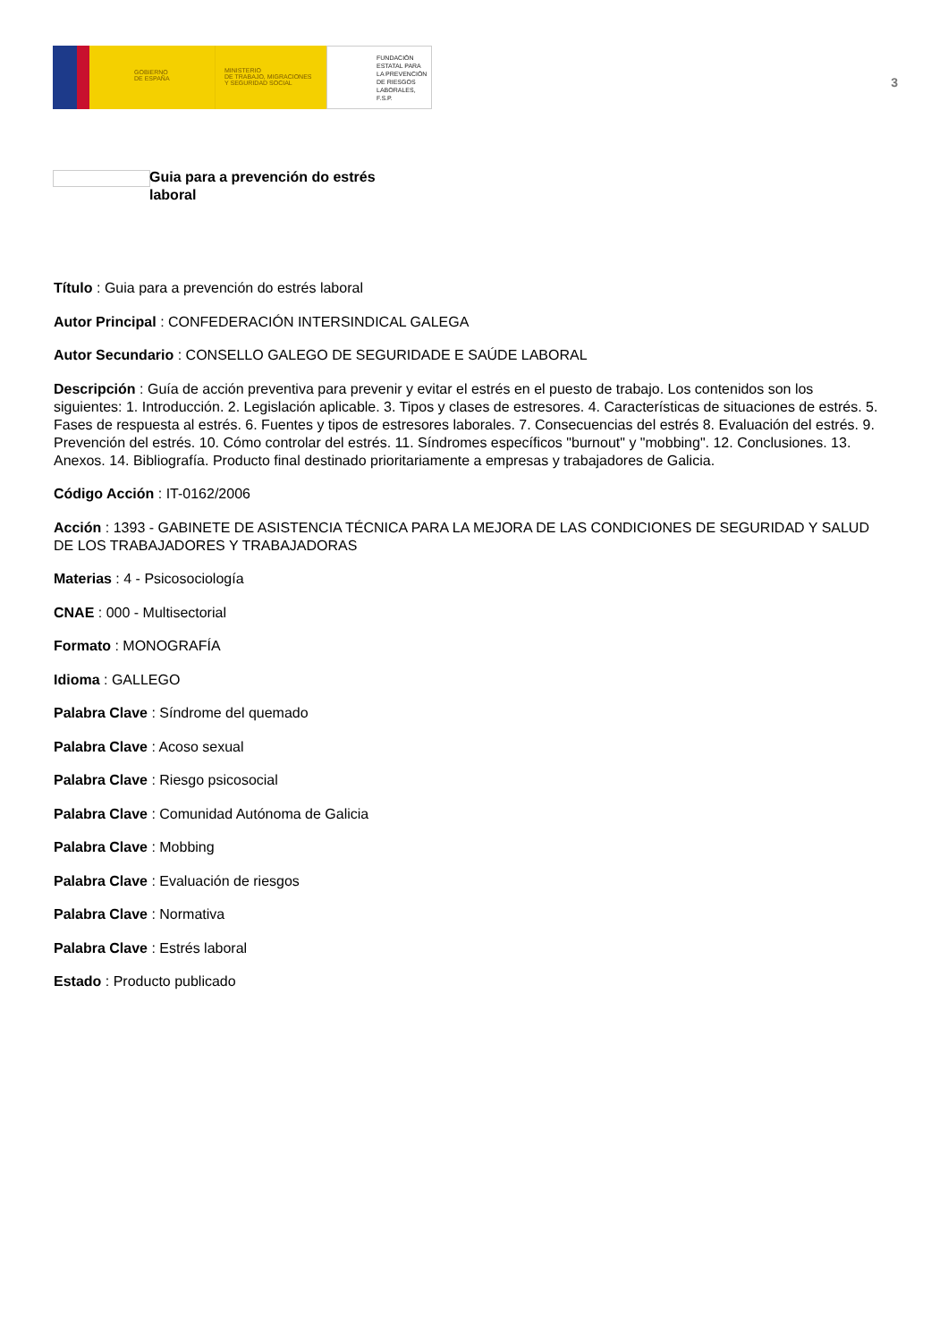GOBIERNO
DE ESPAÑA
MINISTERIO
DE TRABAJO, MIGRACIONES
Y SEGURIDAD SOCIAL
FUNDACIÓN
ESTATAL PARA
LA PREVENCIÓN
DE RIESGOS
LABORALES, F.S.P.
3
Guia para a prevención do estrés laboral
Título : Guia para a prevención do estrés laboral
Autor Principal : CONFEDERACIÓN INTERSINDICAL GALEGA
Autor Secundario : CONSELLO GALEGO DE SEGURIDADE E SAÚDE LABORAL
Descripción : Guía de acción preventiva para prevenir y evitar el estrés en el puesto de trabajo. Los contenidos son los siguientes: 1. Introducción. 2. Legislación aplicable. 3. Tipos y clases de estresores. 4. Características de situaciones de estrés. 5. Fases de respuesta al estrés. 6. Fuentes y tipos de estresores laborales. 7. Consecuencias del estrés 8. Evaluación del estrés. 9. Prevención del estrés. 10. Cómo controlar del estrés. 11. Síndromes específicos "burnout" y "mobbing". 12. Conclusiones. 13. Anexos. 14. Bibliografía. Producto final destinado prioritariamente a empresas y trabajadores de Galicia.
Código Acción : IT-0162/2006
Acción : 1393 - GABINETE DE ASISTENCIA TÉCNICA PARA LA MEJORA DE LAS CONDICIONES DE SEGURIDAD Y SALUD DE LOS TRABAJADORES Y TRABAJADORAS
Materias : 4 - Psicosociología
CNAE : 000 - Multisectorial
Formato : MONOGRAFÍA
Idioma : GALLEGO
Palabra Clave : Síndrome del quemado
Palabra Clave : Acoso sexual
Palabra Clave : Riesgo psicosocial
Palabra Clave : Comunidad Autónoma de Galicia
Palabra Clave : Mobbing
Palabra Clave : Evaluación de riesgos
Palabra Clave : Normativa
Palabra Clave : Estrés laboral
Estado : Producto publicado